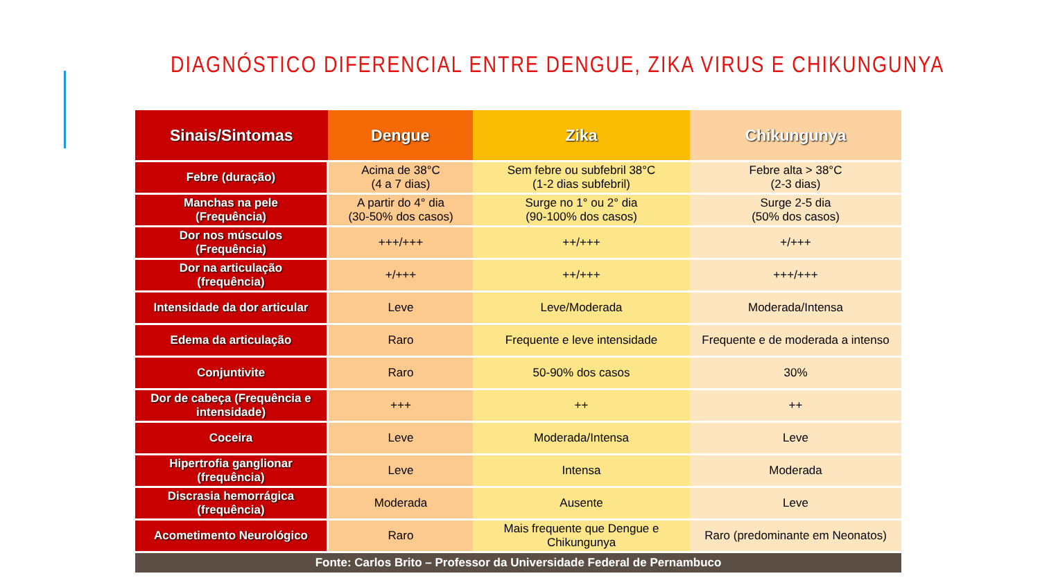DIAGNÓSTICO DIFERENCIAL ENTRE DENGUE, ZIKA VIRUS E CHIKUNGUNYA
| Sinais/Sintomas | Dengue | Zika | Chikungunya |
| --- | --- | --- | --- |
| Febre (duração) | Acima de 38°C (4 a 7 dias) | Sem febre ou subfebril 38°C (1-2 dias subfebril) | Febre alta > 38°C (2-3 dias) |
| Manchas na pele (Frequência) | A partir do 4° dia (30-50% dos casos) | Surge no 1° ou 2° dia (90-100% dos casos) | Surge 2-5 dia (50% dos casos) |
| Dor nos músculos (Frequência) | +++/+++ | ++/+++ | +/+++ |
| Dor na articulação (frequência) | +/+++ | ++/+++ | +++/+++ |
| Intensidade da dor articular | Leve | Leve/Moderada | Moderada/Intensa |
| Edema da articulação | Raro | Frequente e leve intensidade | Frequente e de moderada a intenso |
| Conjuntivite | Raro | 50-90% dos casos | 30% |
| Dor de cabeça (Frequência e intensidade) | +++ | ++ | ++ |
| Coceira | Leve | Moderada/Intensa | Leve |
| Hipertrofia ganglionar (frequência) | Leve | Intensa | Moderada |
| Discrasia hemorrágica (frequência) | Moderada | Ausente | Leve |
| Acometimento Neurológico | Raro | Mais frequente que Dengue e Chikungunya | Raro (predominante em Neonatos) |
| Fonte: Carlos Brito – Professor da Universidade Federal de Pernambuco | | | |